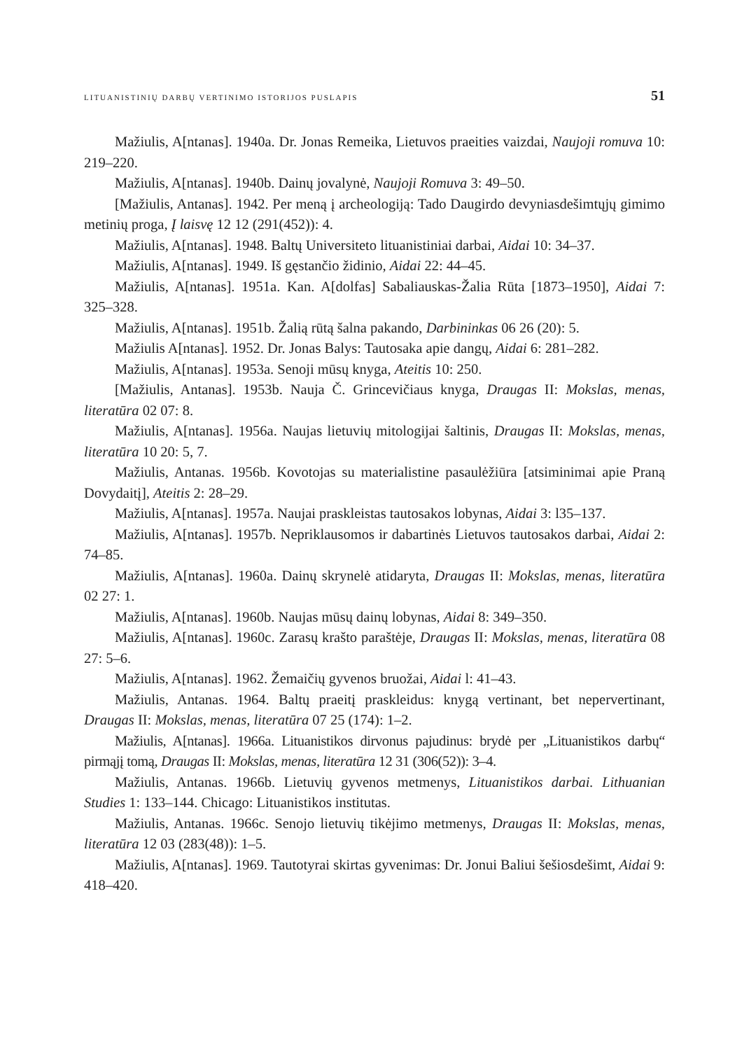LITUANISTINIŲ DARBŲ VERTINIMO ISTORIJOS PUSLAPIS 51
Mažiulis, A[ntanas]. 1940a. Dr. Jonas Remeika, Lietuvos praeities vaizdai, Naujoji romuva 10: 219–220.
Mažiulis, A[ntanas]. 1940b. Dainų jovalynė, Naujoji Romuva 3: 49–50.
[Mažiulis, Antanas]. 1942. Per meną į archeologiją: Tado Daugirdo devyniasdešimtųjų gimimo metinių proga, Į laisvę 12 12 (291(452)): 4.
Mažiulis, A[ntanas]. 1948. Baltų Universiteto lituanistiniai darbai, Aidai 10: 34–37.
Mažiulis, A[ntanas]. 1949. Iš gęstančio židinio, Aidai 22: 44–45.
Mažiulis, A[ntanas]. 1951a. Kan. A[dolfas] Sabaliauskas-Žalia Rūta [1873–1950], Aidai 7: 325–328.
Mažiulis, A[ntanas]. 1951b. Žalią rūtą šalna pakando, Darbininkas 06 26 (20): 5.
Mažiulis A[ntanas]. 1952. Dr. Jonas Balys: Tautosaka apie dangų, Aidai 6: 281–282.
Mažiulis, A[ntanas]. 1953a. Senoji mūsų knyga, Ateitis 10: 250.
[Mažiulis, Antanas]. 1953b. Nauja Č. Grincevičiaus knyga, Draugas II: Mokslas, menas, literatūra 02 07: 8.
Mažiulis, A[ntanas]. 1956a. Naujas lietuvių mitologijai šaltinis, Draugas II: Mokslas, menas, literatūra 10 20: 5, 7.
Mažiulis, Antanas. 1956b. Kovotojas su materialistine pasaulėžiūra [atsiminimai apie Praną Dovydaitį], Ateitis 2: 28–29.
Mažiulis, A[ntanas]. 1957a. Naujai praskleistas tautosakos lobynas, Aidai 3: l35–137.
Mažiulis, A[ntanas]. 1957b. Nepriklausomos ir dabartinės Lietuvos tautosakos darbai, Aidai 2: 74–85.
Mažiulis, A[ntanas]. 1960a. Dainų skrynelė atidaryta, Draugas II: Mokslas, menas, literatūra 02 27: 1.
Mažiulis, A[ntanas]. 1960b. Naujas mūsų dainų lobynas, Aidai 8: 349–350.
Mažiulis, A[ntanas]. 1960c. Zarasų krašto paraštėje, Draugas II: Mokslas, menas, literatūra 08 27: 5–6.
Mažiulis, A[ntanas]. 1962. Žemaičių gyvenos bruožai, Aidai l: 41–43.
Mažiulis, Antanas. 1964. Baltų praeitį praskleidus: knygą vertinant, bet nepervertinant, Draugas II: Mokslas, menas, literatūra 07 25 (174): 1–2.
Mažiulis, A[ntanas]. 1966a. Lituanistikos dirvonus pajudinus: brydė per „Lituanistikos darbų“ pirmąjį tomą, Draugas II: Mokslas, menas, literatūra 12 31 (306(52)): 3–4.
Mažiulis, Antanas. 1966b. Lietuvių gyvenos metmenys, Lituanistikos darbai. Lithuanian Studies 1: 133–144. Chicago: Lituanistikos institutas.
Mažiulis, Antanas. 1966c. Senojo lietuvių tikėjimo metmenys, Draugas II: Mokslas, menas, literatūra 12 03 (283(48)): 1–5.
Mažiulis, A[ntanas]. 1969. Tautotyrai skirtas gyvenimas: Dr. Jonui Baliui šešiosdešimt, Aidai 9: 418–420.